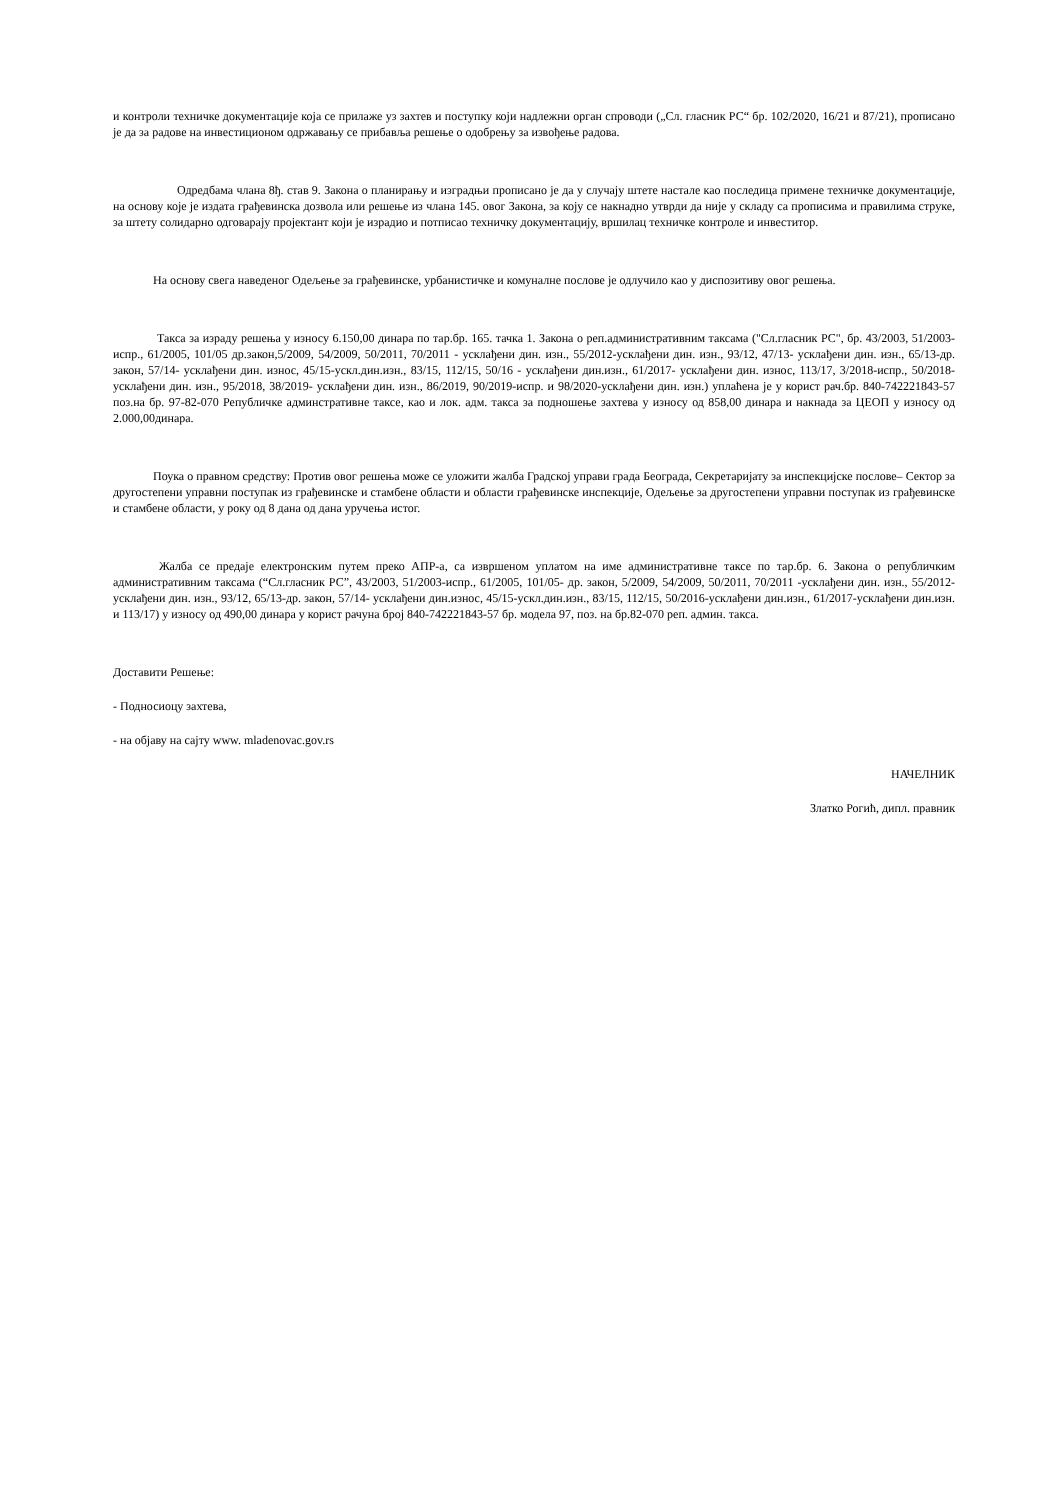и контроли техничке документације која се прилаже уз захтев и поступку који надлежни орган спроводи („Сл. гласник РС“ бр. 102/2020, 16/21 и 87/21), прописано је да за радове на инвестиционом одржавању се прибавља решење о одобрењу за извођење радова.
Одредбама члана 8ђ. став 9. Закона о планирању и изградњи прописано је да у случају штете настале као последица примене техничке документације, на основу које је издата грађевинска дозвола или решење из члана 145. овог Закона, за коју се накнадно утврди да није у складу са прописима и правилима струке, за штету солидарно одговарају пројектант који је израдио и потписао техничку документацију, вршилац техничке контроле и инвеститор.
На основу свега наведеног Одељење за грађевинске, урбанистичке и комуналне послове је одлучило као у диспозитиву овог решења.
Такса за израду решења у износу 6.150,00 динара по тар.бр. 165. тачка 1. Закона о реп.административним таксама ("Сл.гласник РС", бр. 43/2003, 51/2003-испр., 61/2005, 101/05 др.закон,5/2009, 54/2009, 50/2011, 70/2011 - усклађени дин. изн., 55/2012-усклађени дин. изн., 93/12, 47/13- усклађени дин. изн., 65/13-др. закон, 57/14- усклађени дин. износ, 45/15-ускл.дин.изн., 83/15, 112/15, 50/16 - усклађени дин.изн., 61/2017- усклађени дин. износ, 113/17, 3/2018-испр., 50/2018-усклађени дин. изн., 95/2018, 38/2019- усклађени дин. изн., 86/2019, 90/2019-испр. и 98/2020-усклађени дин. изн.) уплаћена је у корист рач.бр. 840-742221843-57 поз.на бр. 97-82-070 Републичке админстративне таксе, као и лок. адм. такса за подношење захтева у износу од 858,00 динара и накнада за ЦЕОП у износу од 2.000,00динара.
Поука о правном средству: Против овог решења може се уложити жалба Градској управи града Београда, Секретаријату за инспекцијске послове– Сектор за другостепени управни поступак из грађевинске и стамбене области и области грађевинске инспекције, Одељење за другостепени управни поступак из грађевинске и стамбене области, у року од 8 дана од дана уручења истог.
Жалба се предаје електронским путем преко АПР-а, са извршеном уплатом на име административне таксе по тар.бр. 6. Закона о републичким административним таксама (“Сл.гласник РС”, 43/2003, 51/2003-испр., 61/2005, 101/05- др. закон, 5/2009, 54/2009, 50/2011, 70/2011 -усклађени дин. изн., 55/2012-усклађени дин. изн., 93/12, 65/13-др. закон, 57/14- усклађени дин.износ, 45/15-ускл.дин.изн., 83/15, 112/15, 50/2016-усклађени дин.изн., 61/2017-усклађени дин.изн. и 113/17) у износу од 490,00 динара у корист рачуна број 840-742221843-57 бр. модела 97, поз. на бр.82-070 реп. админ. такса.
Доставити Решење:
- Подносиоцу захтева,
- на објаву на сајту www. mladenovac.gov.rs
НАЧЕЛНИК
Златко Рогић, дипл. правник